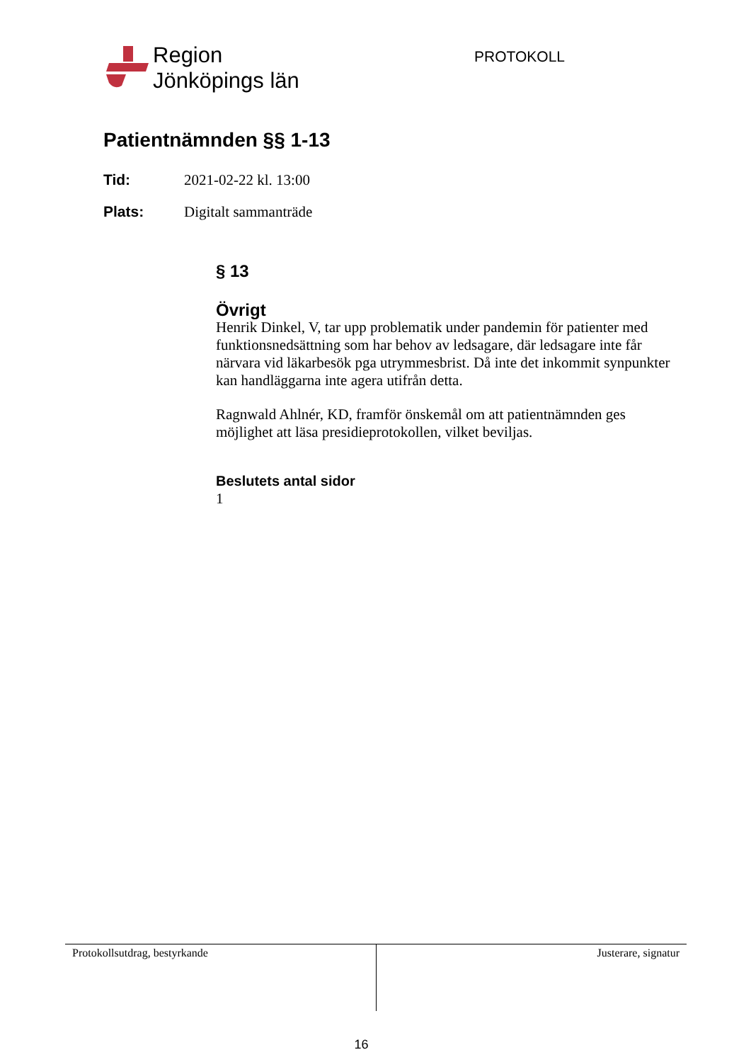Region
Jönköpings län
PROTOKOLL
Patientnämnden §§ 1-13
Tid: 2021-02-22 kl. 13:00
Plats: Digitalt sammanträde
§ 13
Övrigt
Henrik Dinkel, V, tar upp problematik under pandemin för patienter med funktionsnedsättning som har behov av ledsagare, där ledsagare inte får närvara vid läkarbesök pga utrymmesbrist. Då inte det inkommit synpunkter kan handläggarna inte agera utifrån detta.
Ragnwald Ahlnér, KD, framför önskemål om att patientnämnden ges möjlighet att läsa presidieprotokollen, vilket beviljas.
Beslutets antal sidor
1
Protokollsutdrag, bestyrkande Justerare, signatur
16